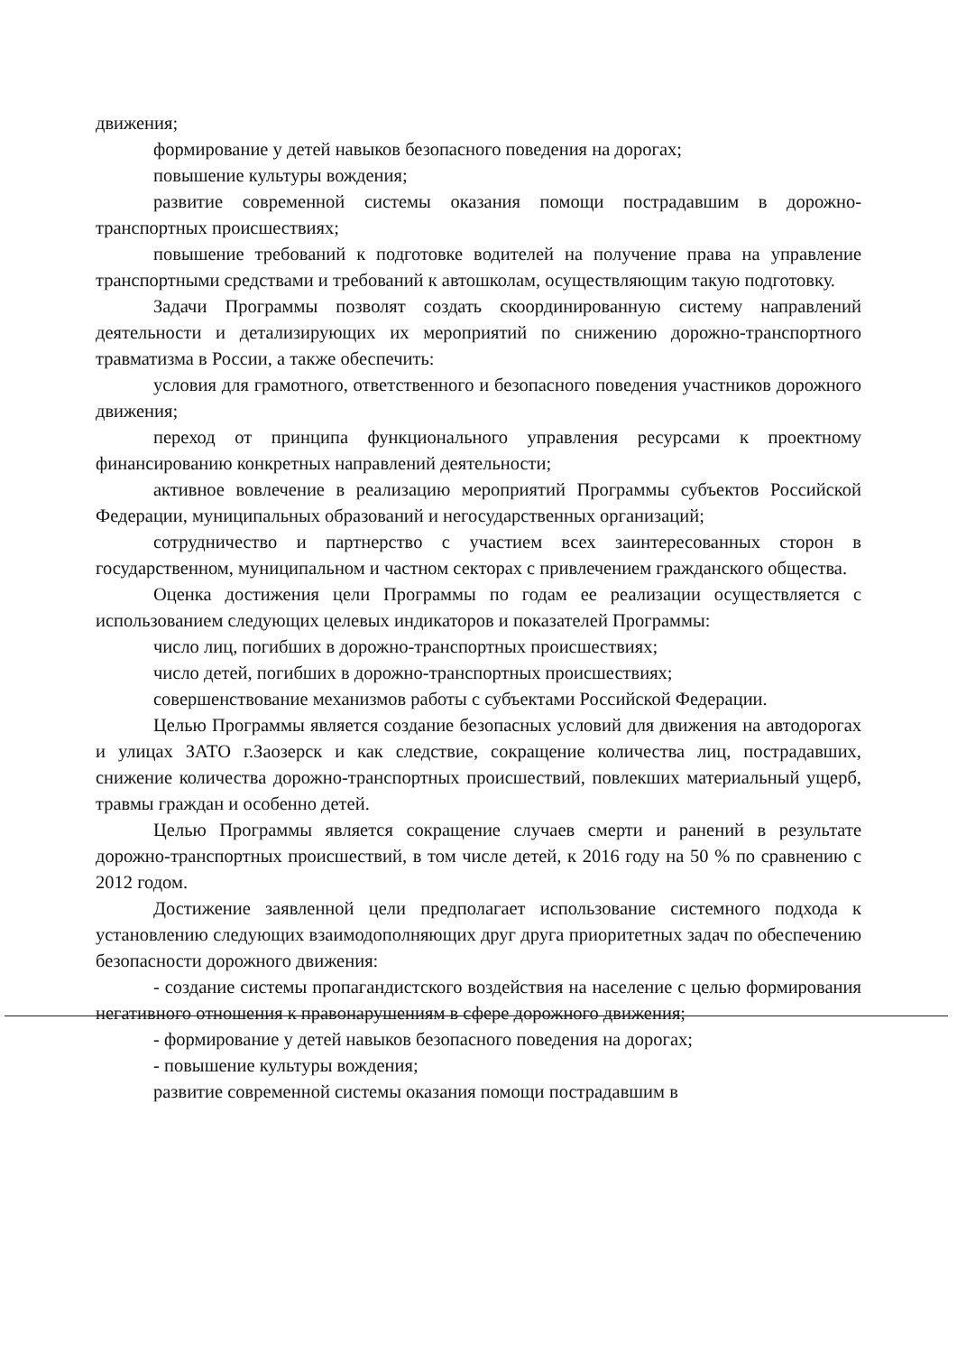движения;
формирование у детей навыков безопасного поведения на дорогах;
повышение культуры вождения;
развитие современной системы оказания помощи пострадавшим в дорожно-транспортных происшествиях;
повышение требований к подготовке водителей на получение права на управление транспортными средствами и требований к автошколам, осуществляющим такую подготовку.
Задачи Программы позволят создать скоординированную систему направлений деятельности и детализирующих их мероприятий по снижению дорожно-транспортного травматизма в России, а также обеспечить:
условия для грамотного, ответственного и безопасного поведения участников дорожного движения;
переход от принципа функционального управления ресурсами к проектному финансированию конкретных направлений деятельности;
активное вовлечение в реализацию мероприятий Программы субъектов Российской Федерации, муниципальных образований и негосударственных организаций;
сотрудничество и партнерство с участием всех заинтересованных сторон в государственном, муниципальном и частном секторах с привлечением гражданского общества.
Оценка достижения цели Программы по годам ее реализации осуществляется с использованием следующих целевых индикаторов и показателей Программы:
число лиц, погибших в дорожно-транспортных происшествиях;
число детей, погибших в дорожно-транспортных происшествиях;
совершенствование механизмов работы с субъектами Российской Федерации.
Целью Программы является создание безопасных условий для движения на автодорогах и улицах ЗАТО г.Заозерск и как следствие, сокращение количества лиц, пострадавших, снижение количества дорожно-транспортных происшествий, повлекших материальный ущерб, травмы граждан и особенно детей.
Целью Программы является сокращение случаев смерти и ранений в результате дорожно-транспортных происшествий, в том числе детей, к 2016 году на 50 % по сравнению с 2012 годом.
Достижение заявленной цели предполагает использование системного подхода к установлению следующих взаимодополняющих друг друга приоритетных задач по обеспечению безопасности дорожного движения:
- создание системы пропагандистского воздействия на население с целью формирования негативного отношения к правонарушениям в сфере дорожного движения;
- формирование у детей навыков безопасного поведения на дорогах;
- повышение культуры вождения;
развитие современной системы оказания помощи пострадавшим в